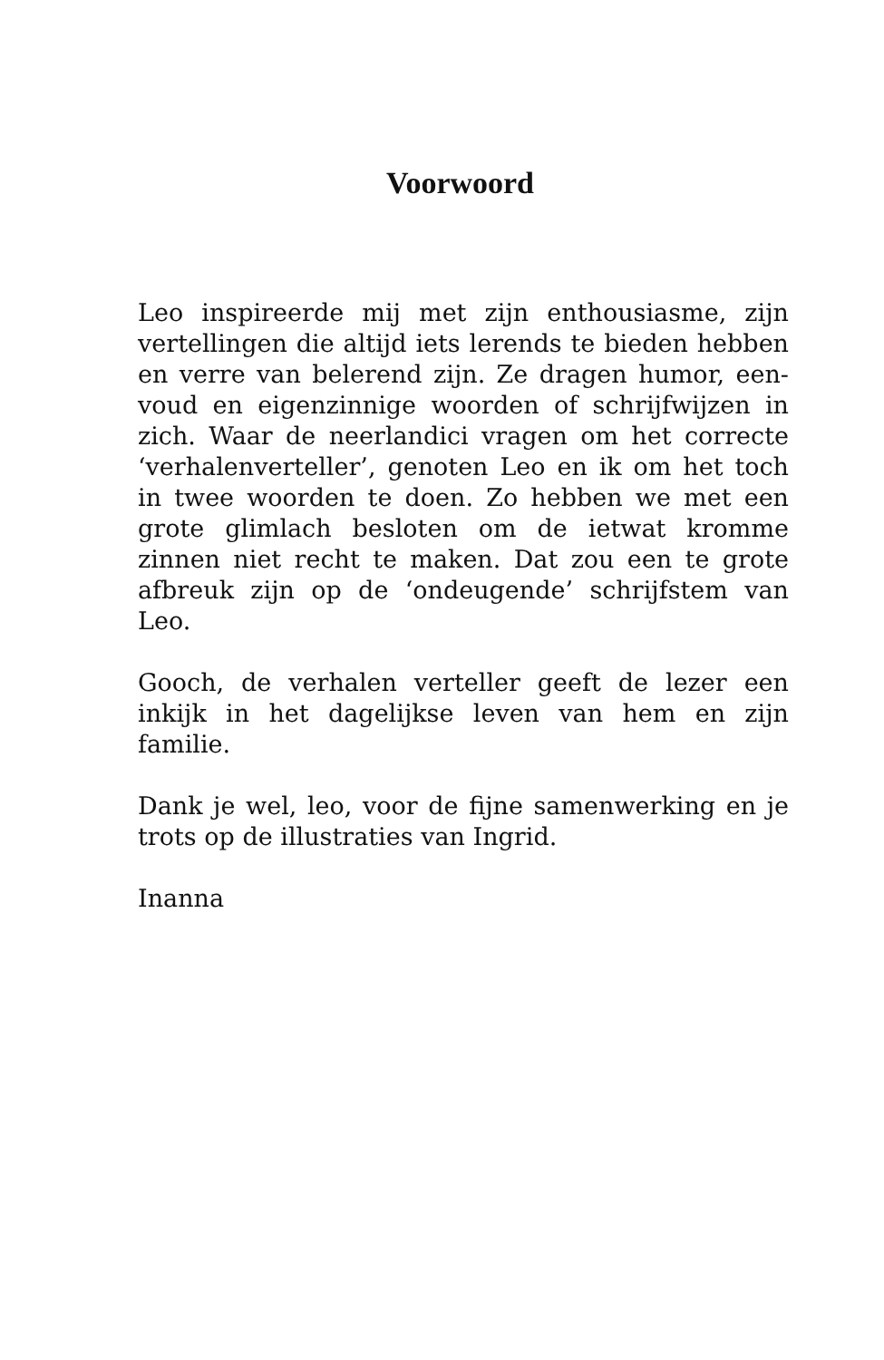Voorwoord
Leo inspireerde mij met zijn enthousiasme, zijn vertellingen die altijd iets lerends te bieden hebben en verre van belerend zijn. Ze dragen humor, een-voud en eigenzinnige woorden of schrijfwijzen in zich. Waar de neerlandici vragen om het correcte ‘verhalenverteller’, genoten Leo en ik om het toch in twee woorden te doen. Zo hebben we met een grote glimlach besloten om de ietwat kromme zinnen niet recht te maken. Dat zou een te grote afbreuk zijn op de ‘ondeugende’ schrijfstem van Leo.
Gooch, de verhalen verteller geeft de lezer een inkijk in het dagelijkse leven van hem en zijn familie.
Dank je wel, leo, voor de fijne samenwerking en je trots op de illustraties van Ingrid.
Inanna